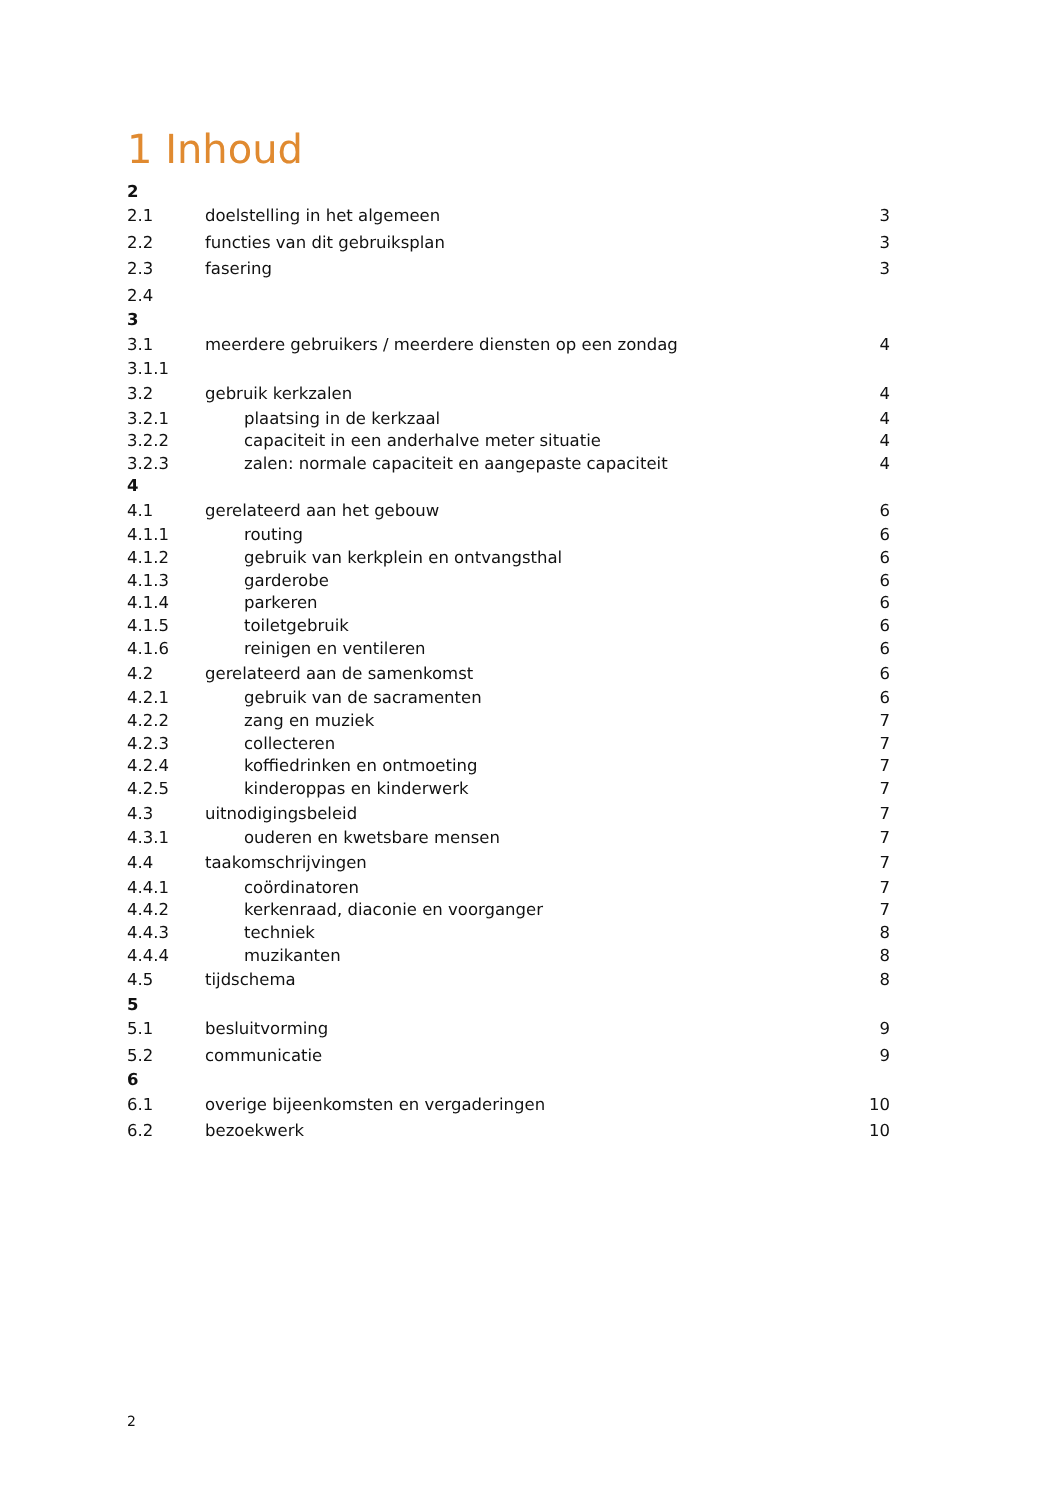1 Inhoud
2
2.1 doelstelling in het algemeen 3
2.2 functies van dit gebruiksplan 3
2.3 fasering 3
2.4
3
3.1 meerdere gebruikers / meerdere diensten op een zondag 4
3.1.1
3.2 gebruik kerkzalen 4
3.2.1 plaatsing in de kerkzaal 4
3.2.2 capaciteit in een anderhalve meter situatie 4
3.2.3 zalen: normale capaciteit en aangepaste capaciteit 4
4
4.1 gerelateerd aan het gebouw 6
4.1.1 routing 6
4.1.2 gebruik van kerkplein en ontvangsthal 6
4.1.3 garderobe 6
4.1.4 parkeren 6
4.1.5 toiletgebruik 6
4.1.6 reinigen en ventileren 6
4.2 gerelateerd aan de samenkomst 6
4.2.1 gebruik van de sacramenten 6
4.2.2 zang en muziek 7
4.2.3 collecteren 7
4.2.4 koffiedrinken en ontmoeting 7
4.2.5 kinderoppas en kinderwerk 7
4.3 uitnodigingsbeleid 7
4.3.1 ouderen en kwetsbare mensen 7
4.4 taakomschrijvingen 7
4.4.1 coördinatoren 7
4.4.2 kerkenraad, diaconie en voorganger 7
4.4.3 techniek 8
4.4.4 muzikanten 8
4.5 tijdschema 8
5
5.1 besluitvorming 9
5.2 communicatie 9
6
6.1 overige bijeenkomsten en vergaderingen 10
6.2 bezoekwerk 10
2